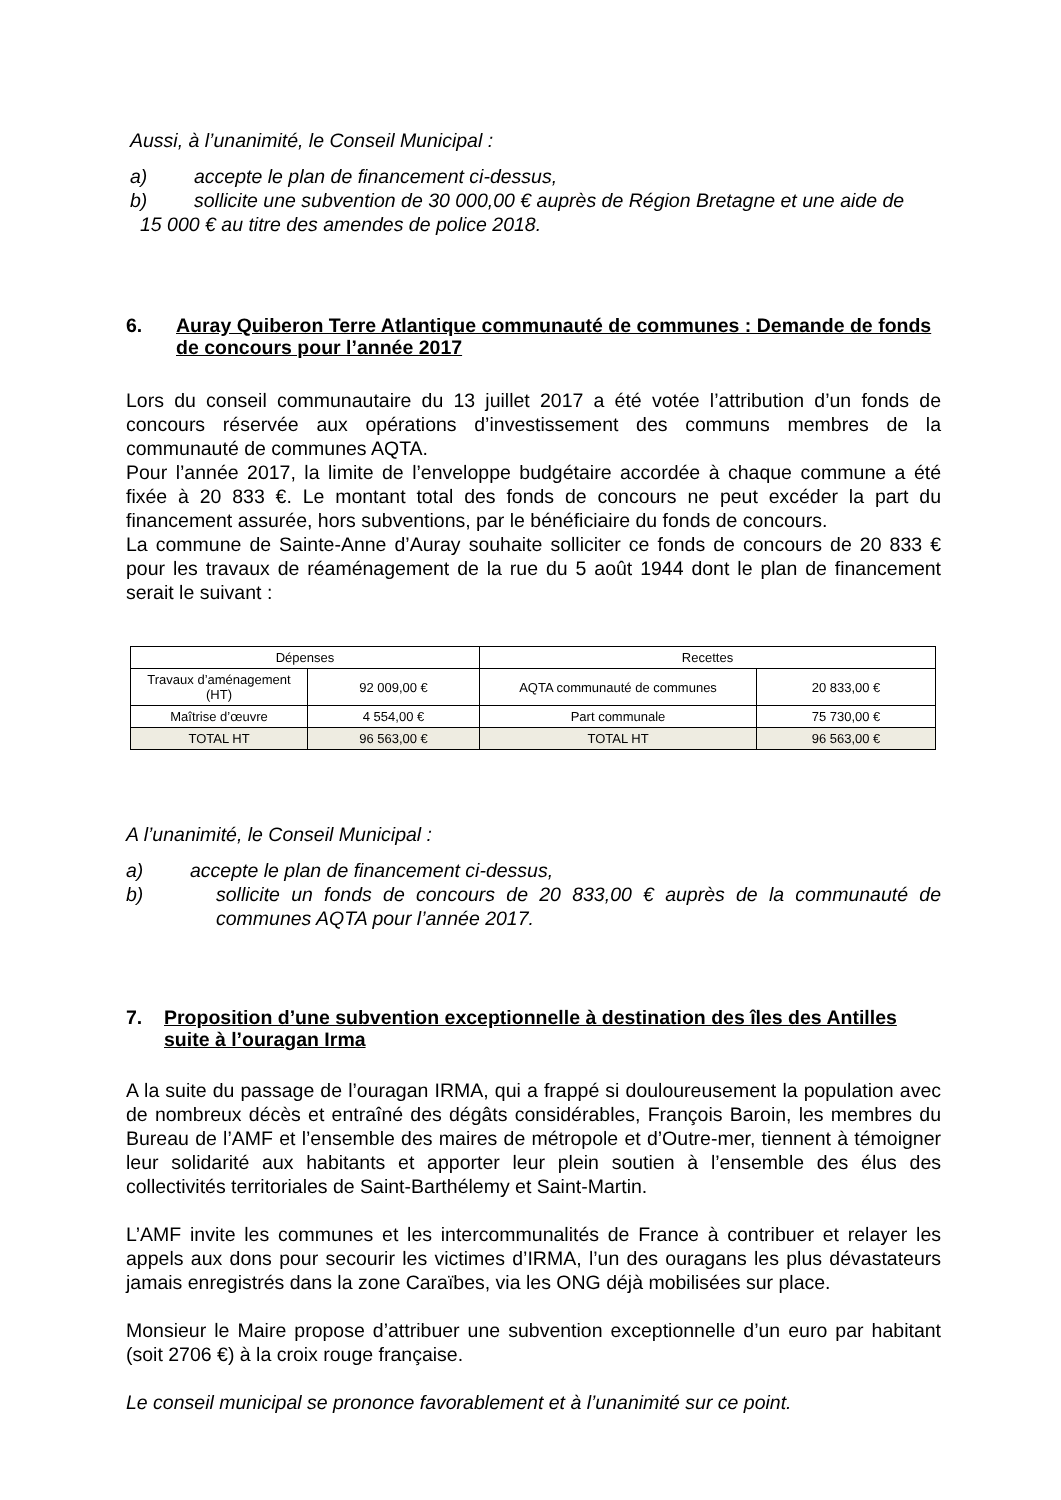Aussi, à l’unanimité, le Conseil Municipal :
a) accepte le plan de financement ci-dessus,
b) sollicite une subvention de 30 000,00 € auprès de Région Bretagne et une aide de
15 000 € au titre des amendes de police 2018.
6. Auray Quiberon Terre Atlantique communauté de communes : Demande de fonds de concours pour l’année 2017
Lors du conseil communautaire du 13 juillet 2017 a été votée l’attribution d’un fonds de concours réservée aux opérations d’investissement des communs membres de la communauté de communes AQTA.
Pour l’année 2017, la limite de l’enveloppe budgétaire accordée à chaque commune a été fixée à 20 833 €. Le montant total des fonds de concours ne peut excéder la part du financement assurée, hors subventions, par le bénéficiaire du fonds de concours.
La commune de Sainte-Anne d’Auray souhaite solliciter ce fonds de concours de 20 833 € pour les travaux de réaménagement de la rue du 5 août 1944 dont le plan de financement serait le suivant :
| Dépenses | | Recettes | |
| Travaux d’aménagement (HT) | 92 009,00 € | AQTA communauté de communes | 20 833,00 € |
| Maîtrise d’œuvre | 4 554,00 € | Part communale | 75 730,00 € |
| TOTAL HT | 96 563,00 € | TOTAL HT | 96 563,00 € |
A l’unanimité, le Conseil Municipal :
a) accepte le plan de financement ci-dessus,
b) sollicite un fonds de concours de 20 833,00 € auprès de la communauté de communes AQTA pour l’année 2017.
7. Proposition d’une subvention exceptionnelle à destination des îles des Antilles suite à l’ouragan Irma
A la suite du passage de l’ouragan IRMA, qui a frappé si douloureusement la population avec de nombreux décès et entraîné des dégâts considérables, François Baroin, les membres du Bureau de l’AMF et l’ensemble des maires de métropole et d’Outre-mer, tiennent à témoigner leur solidarité aux habitants et apporter leur plein soutien à l’ensemble des élus des collectivités territoriales de Saint-Barthélemy et Saint-Martin.
L’AMF invite les communes et les intercommunalités de France à contribuer et relayer les appels aux dons pour secourir les victimes d’IRMA, l’un des ouragans les plus dévastateurs jamais enregistrés dans la zone Caraïbes, via les ONG déjà mobilisées sur place.
Monsieur le Maire propose d’attribuer une subvention exceptionnelle d’un euro par habitant (soit 2706 €) à la croix rouge française.
Le conseil municipal se prononce favorablement et à l’unanimité sur ce point.